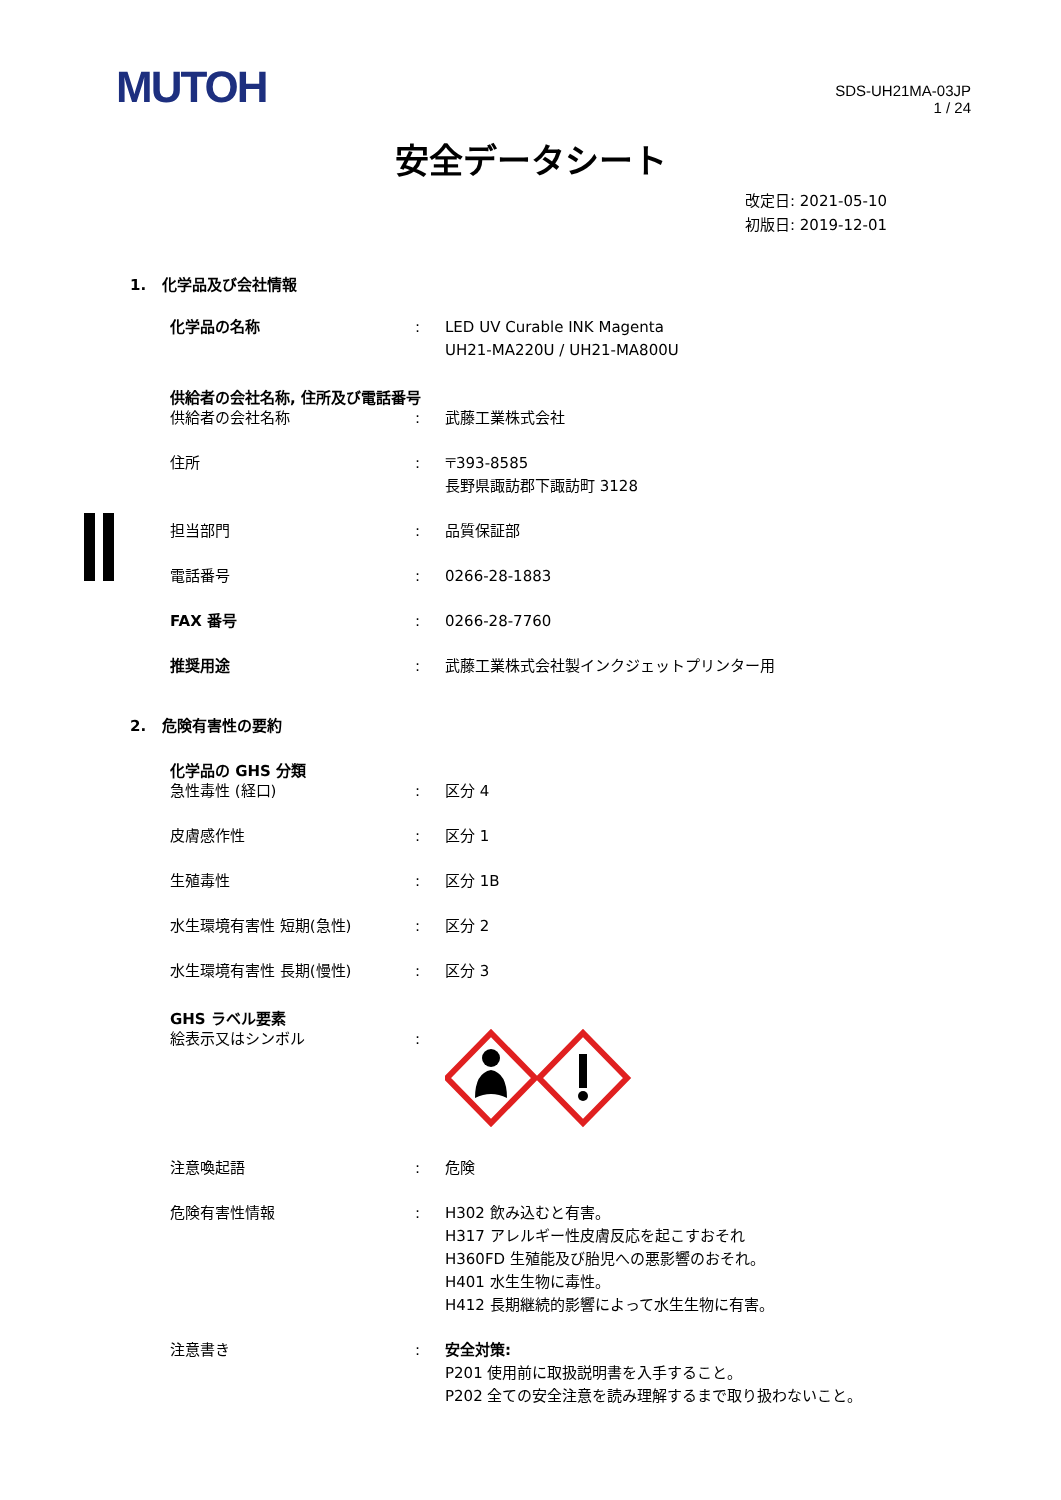MUTOH
SDS-UH21MA-03JP
1 / 24
安全データシート
改定日: 2021-05-10
初版日: 2019-12-01
1. 化学品及び会社情報
化学品の名称 : LED UV Curable INK Magenta
UH21-MA220U / UH21-MA800U
供給者の会社名称, 住所及び電話番号
供給者の会社名称 : 武藤工業株式会社
住所 : 〒393-8585
長野県諏訪郡下諏訪町 3128
担当部門 : 品質保証部
電話番号 : 0266-28-1883
FAX 番号 : 0266-28-7760
推奨用途 : 武藤工業株式会社製インクジェットプリンター用
2. 危険有害性の要約
化学品の GHS 分類
急性毒性 (経口) : 区分 4
皮膚感作性 : 区分 1
生殖毒性 : 区分 1B
水生環境有害性 短期(急性) : 区分 2
水生環境有害性 長期(慢性) : 区分 3
GHS ラベル要素
絵表示又はシンボル :
注意喚起語 : 危険
危険有害性情報 : H302 飲み込むと有害。
H317 アレルギー性皮膚反応を起こすおそれ
H360FD 生殖能及び胎児への悪影響のおそれ。
H401 水生生物に毒性。
H412 長期継続的影響によって水生生物に有害。
注意書き : 安全対策:
P201 使用前に取扱説明書を入手すること。
P202 全ての安全注意を読み理解するまで取り扱わないこと。